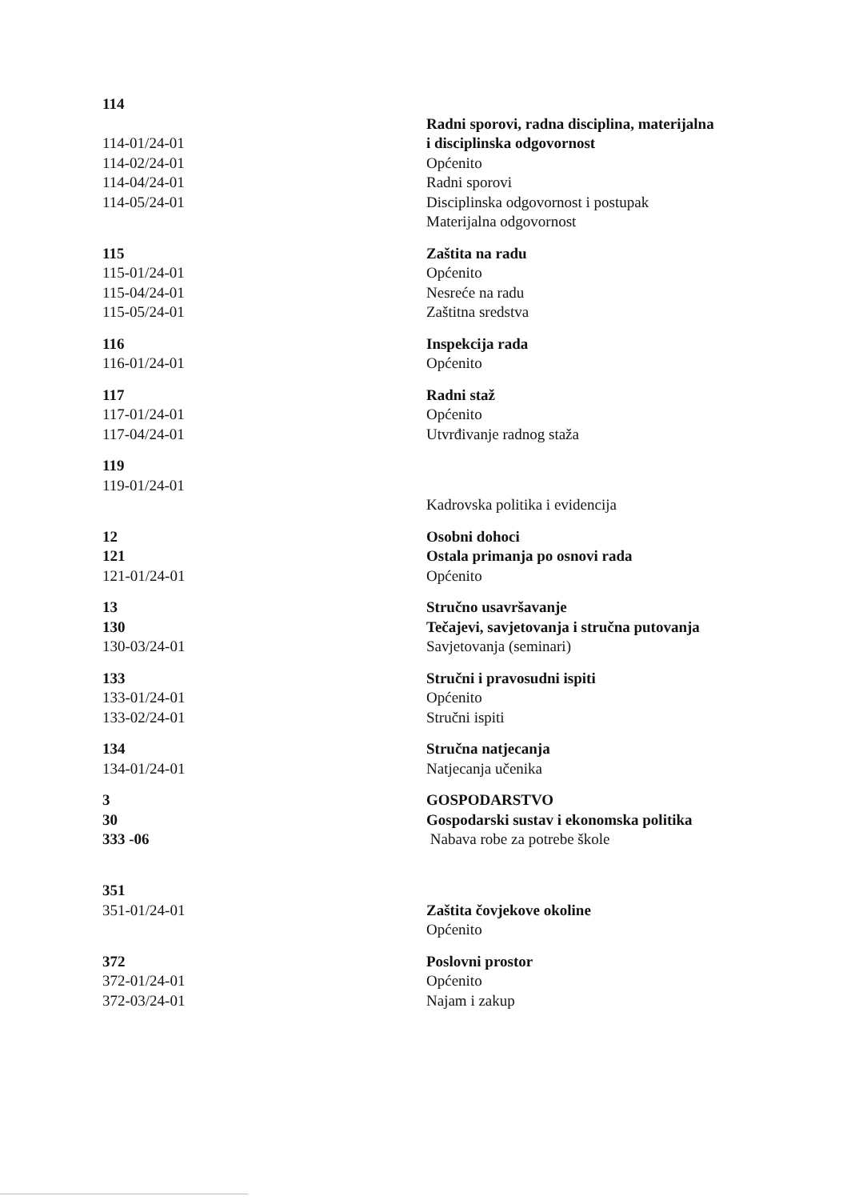| 114 114-01/24-01 114-02/24-01 114-04/24-01 114-05/24-01 | Radni sporovi, radna disciplina, materijalna i disciplinska odgovornost Općenito Radni sporovi Disciplinska odgovornost i postupak Materijalna odgovornost |
| 115 115-01/24-01 115-04/24-01 115-05/24-01 | Zaštita na radu Općenito Nesreće na radu Zaštitna sredstva |
| 116 116-01/24-01 | Inspekcija rada Općenito |
| 117 117-01/24-01 117-04/24-01 | Radni staž Općenito Utvrđivanje radnog staža |
| 119 119-01/24-01 | Kadrovska politika i evidencija |
| 12 121 121-01/24-01 | Osobni dohoci Ostala primanja po osnovi rada Općenito |
| 13 130 130-03/24-01 | Stručno usavršavanje Tečajevi, savjetovanja i stručna putovanja Savjetovanja (seminari) |
| 133 133-01/24-01 133-02/24-01 | Stručni i pravosudni ispiti Općenito Stručni ispiti |
| 134 134-01/24-01 | Stručna natjecanja Natjecanja učenika |
| 3 30 333 -06 | GOSPODARSTVO Gospodarski sustav i ekonomska politika Nabava robe za potrebe škole |
| 351 351-01/24-01 | Zaštita čovjekove okoline Općenito |
| 372 372-01/24-01 372-03/24-01 | Poslovni prostor Općenito Najam i zakup |